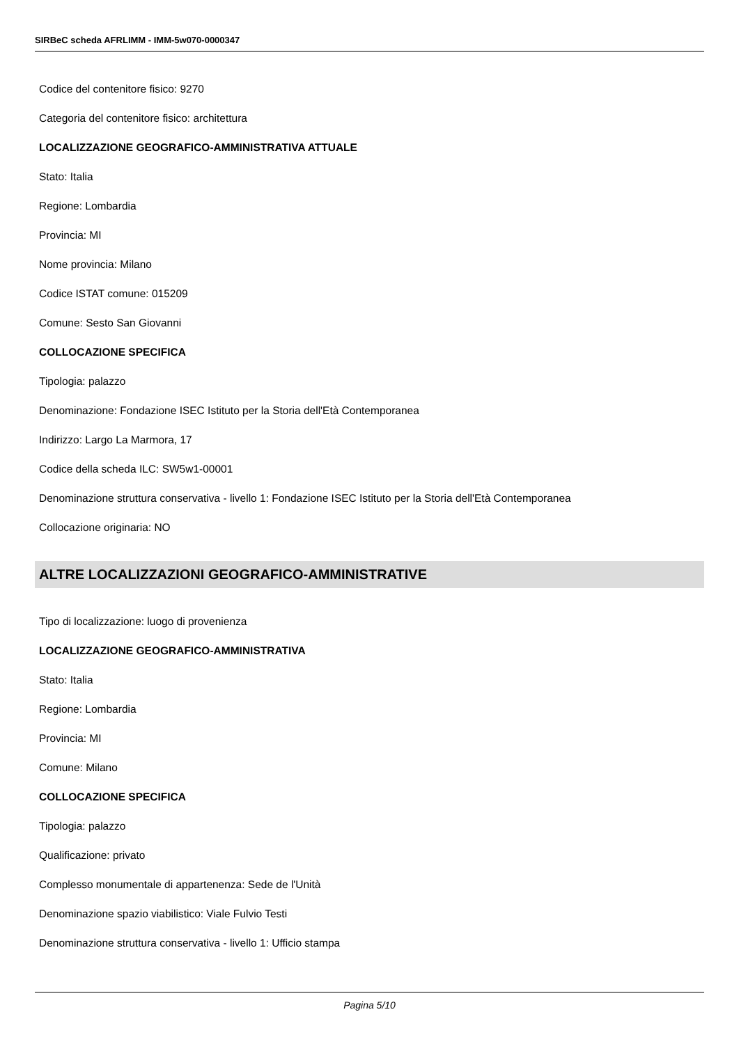SIRBeC scheda AFRLIMM - IMM-5w070-0000347
Codice del contenitore fisico: 9270
Categoria del contenitore fisico: architettura
LOCALIZZAZIONE GEOGRAFICO-AMMINISTRATIVA ATTUALE
Stato: Italia
Regione: Lombardia
Provincia: MI
Nome provincia: Milano
Codice ISTAT comune: 015209
Comune: Sesto San Giovanni
COLLOCAZIONE SPECIFICA
Tipologia: palazzo
Denominazione: Fondazione ISEC Istituto per la Storia dell'Età Contemporanea
Indirizzo: Largo La Marmora, 17
Codice della scheda ILC: SW5w1-00001
Denominazione struttura conservativa - livello 1: Fondazione ISEC Istituto per la Storia dell'Età Contemporanea
Collocazione originaria: NO
ALTRE LOCALIZZAZIONI GEOGRAFICO-AMMINISTRATIVE
Tipo di localizzazione: luogo di provenienza
LOCALIZZAZIONE GEOGRAFICO-AMMINISTRATIVA
Stato: Italia
Regione: Lombardia
Provincia: MI
Comune: Milano
COLLOCAZIONE SPECIFICA
Tipologia: palazzo
Qualificazione: privato
Complesso monumentale di appartenenza: Sede de l'Unità
Denominazione spazio viabilistico: Viale Fulvio Testi
Denominazione struttura conservativa - livello 1: Ufficio stampa
Pagina 5/10